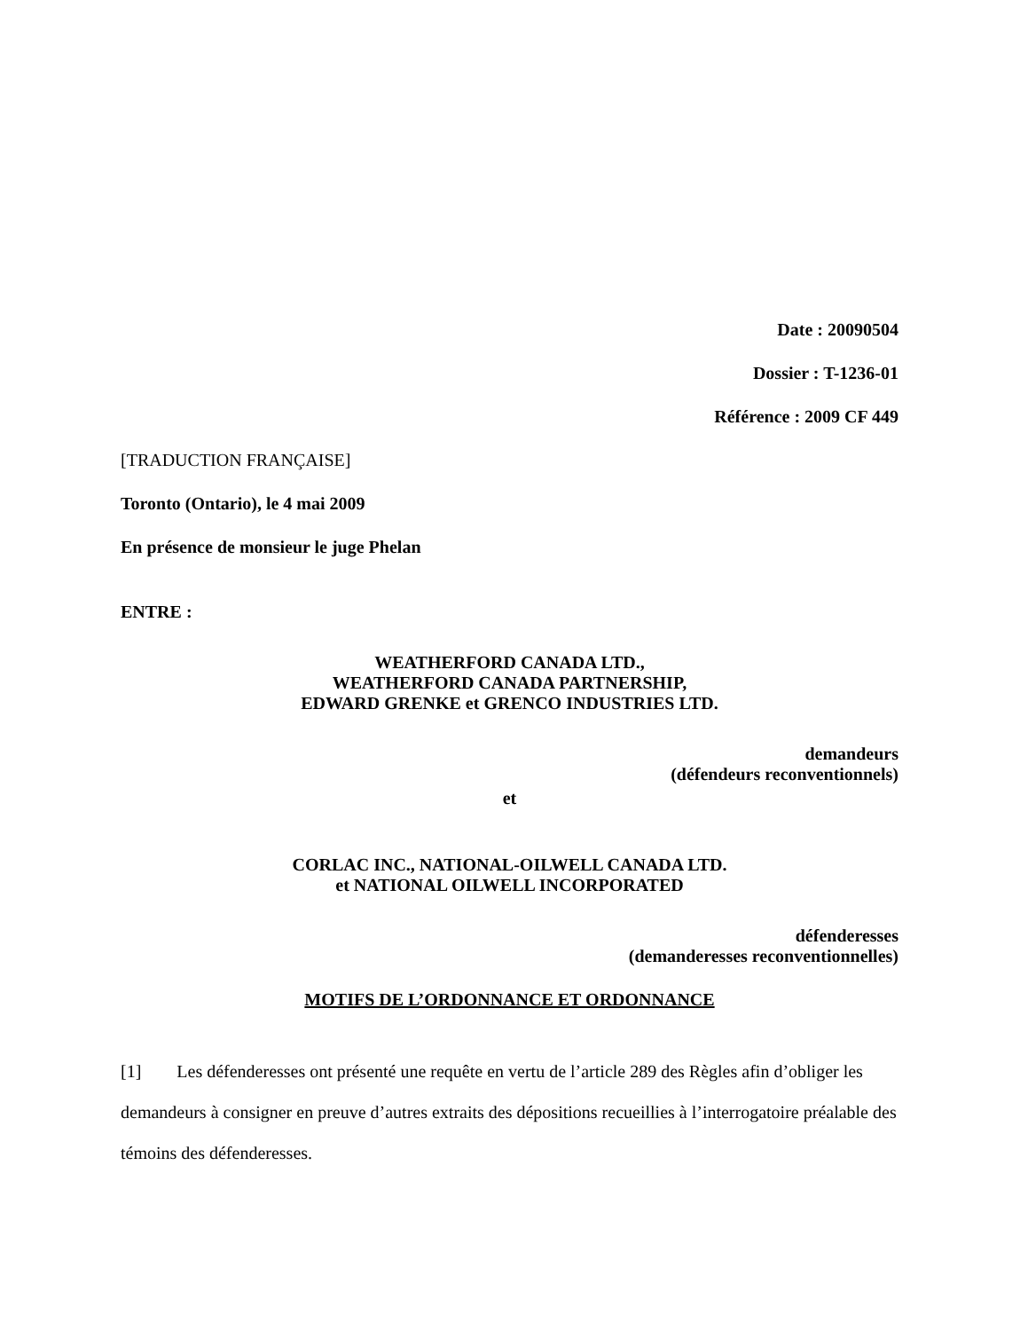Date : 20090504
Dossier : T-1236-01
Référence : 2009 CF 449
[TRADUCTION FRANÇAISE]
Toronto (Ontario), le 4 mai 2009
En présence de monsieur le juge Phelan
ENTRE :
WEATHERFORD CANADA LTD.,
WEATHERFORD CANADA PARTNERSHIP,
EDWARD GRENKE et GRENCO INDUSTRIES LTD.
demandeurs
(défendeurs reconventionnels)
et
CORLAC INC., NATIONAL-OILWELL CANADA LTD.
et NATIONAL OILWELL INCORPORATED
défenderesses
(demanderesses reconventionnelles)
MOTIFS DE L’ORDONNANCE ET ORDONNANCE
[1] Les défenderesses ont présenté une requête en vertu de l’article 289 des Règles afin d’obliger les demandeurs à consigner en preuve d’autres extraits des dépositions recueillies à l’interrogatoire préalable des témoins des défenderesses.